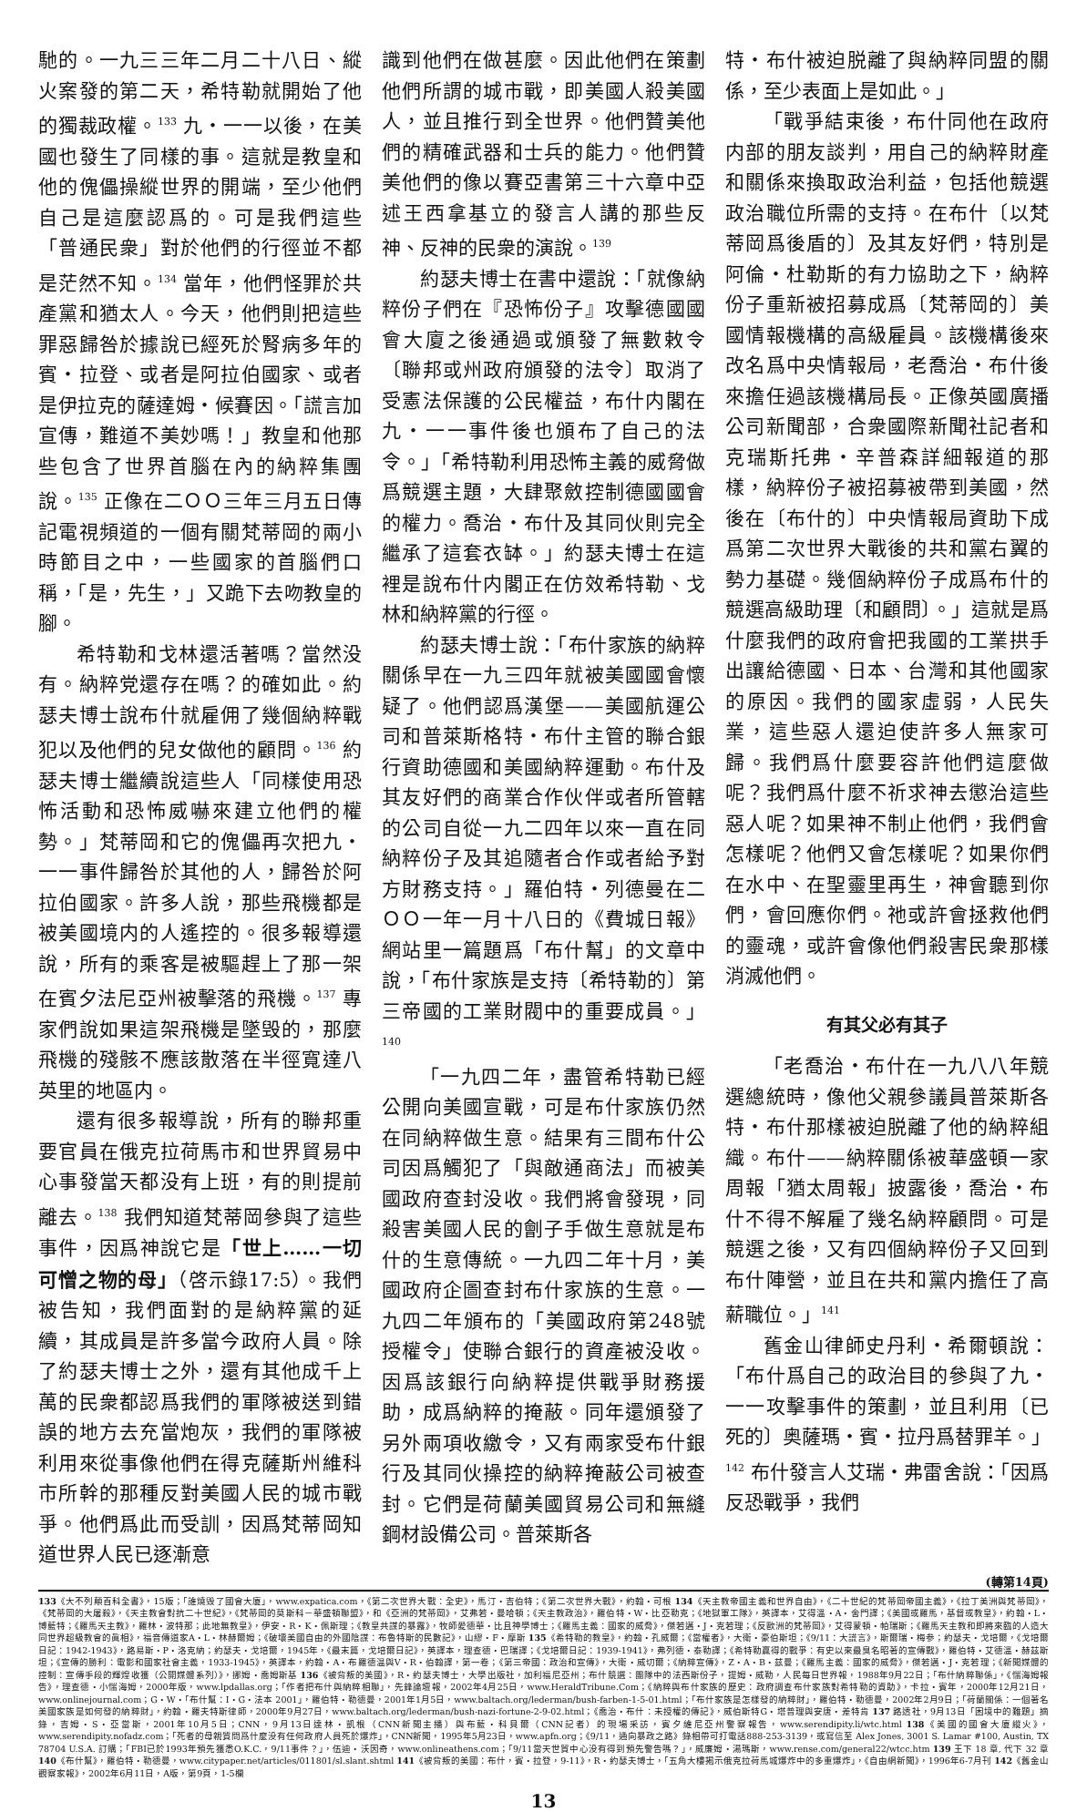馳的。一九三三年二月二十八日、縱火案發的第二天，希特勒就開始了他的獨裁政權。<sup>133</sup> 九・一一以後，在美國也發生了同樣的事。這就是教皇和他的傀儡操縱世界的開端，至少他們自己是這麼認爲的。可是我們這些「普通民衆」對於他們的行徑並不都是茫然不知。<sup>134</sup> 當年，他們怪罪於共產黨和猶太人。今天，他們則把這些罪惡歸咎於據說已經死於腎病多年的賓・拉登、或者是阿拉伯國家、或者是伊拉克的薩達姆・候賽因。「謊言加宣傳，難道不美妙嗎！」教皇和他那些包含了世界首腦在內的納粹集團說。<sup>135</sup> 正像在二ＯＯ三年三月五日傳記電視頻道的一個有關梵蒂岡的兩小時節目之中，一些國家的首腦們口稱，「是，先生，」又跪下去吻教皇的腳。
希特勒和戈林還活著嗎？當然没有。納粹党還存在嗎？的確如此。約瑟夫博士說布什就雇佣了幾個納粹戰犯以及他們的兒女做他的顧問。<sup>136</sup> 約瑟夫博士繼續說這些人「同樣使用恐怖活動和恐怖威嚇來建立他們的權勢。」梵蒂岡和它的傀儡再次把九・一一事件歸咎於其他的人，歸咎於阿拉伯國家。許多人說，那些飛機都是被美國境内的人遙控的。很多報導還說，所有的乘客是被驅趕上了那一架在賓夕法尼亞州被擊落的飛機。<sup>137</sup> 專家們說如果這架飛機是墜毁的，那麼飛機的殘骸不應該散落在半徑寬達八英里的地區内。
還有很多報導說，所有的聯邦重要官員在俄克拉荷馬市和世界貿易中心事發當天都没有上班，有的則提前離去。<sup>138</sup> 我們知道梵蒂岡參與了這些事件，因爲神說它是「世上……一切可憎之物的母」（啓示錄17:5）。我們被告知，我們面對的是納粹黨的延續，其成員是許多當今政府人員。除了約瑟夫博士之外，還有其他成千上萬的民衆都認爲我們的軍隊被送到錯誤的地方去充當炮灰，我們的軍隊被利用來從事像他們在得克薩斯州維科市所幹的那種反對美國人民的城市戰爭。他們爲此而受訓，因爲梵蒂岡知道世界人民已逐漸意
識到他們在做甚麼。因此他們在策劃他們所謂的城市戰，即美國人殺美國人，並且推行到全世界。他們贊美他們的精確武器和士兵的能力。他們贊美他們的像以賽亞書第三十六章中亞述王西拿基立的發言人講的那些反神、反神的民衆的演說。<sup>139</sup>
約瑟夫博士在書中還說：「就像納粹份子們在『恐怖份子』攻擊德國國會大廈之後通過或頒發了無數敕令〔聯邦或州政府頒發的法令〕取消了受憲法保護的公民權益，布什内閣在九・一一事件後也頒布了自己的法令。」「希特勒利用恐怖主義的威脅做爲競選主題，大肆聚斂控制德國國會的權力。喬治・布什及其同伙則完全繼承了這套衣缽。」約瑟夫博士在這裡是說布什内閣正在仿效希特勒、戈林和納粹黨的行徑。
約瑟夫博士說：「布什家族的納粹關係早在一九三四年就被美國國會懷疑了。他們認爲漢堡——美國航運公司和普萊斯格特・布什主管的聯合銀行資助德國和美國納粹運動。布什及其友好們的商業合作伙伴或者所管轄的公司自從一九二四年以來一直在同納粹份子及其追隨者合作或者給予對方財務支持。」羅伯特・列德曼在二ＯＯ一年一月十八日的《費城日報》網站里一篇題爲「布什幫」的文章中說，「布什家族是支持〔希特勒的〕第三帝國的工業財閥中的重要成員。」<sup>140</sup>
「一九四二年，盡管希特勒已經公開向美國宣戰，可是布什家族仍然在同納粹做生意。結果有三間布什公司因爲觸犯了「與敵通商法」而被美國政府查封没收。我們將會發現，同殺害美國人民的劊子手做生意就是布什的生意傳統。一九四二年十月，美國政府企圖查封布什家族的生意。一九四二年頒布的「美國政府第248號授權令」使聯合銀行的資產被没收。因爲該銀行向納粹提供戰爭財務援助，成爲納粹的掩蔽。同年還頒發了另外兩項收繳令，又有兩家受布什銀行及其同伙操控的納粹掩蔽公司被查封。它們是荷蘭美國貿易公司和無縫鋼材設備公司。普萊斯各
特・布什被迫脱離了與納粹同盟的關係，至少表面上是如此。」
「戰爭結束後，布什同他在政府内部的朋友談判，用自己的納粹財產和關係來換取政治利益，包括他競選政治職位所需的支持。在布什〔以梵蒂岡爲後盾的〕及其友好們，特別是阿倫・杜勒斯的有力協助之下，納粹份子重新被招募成爲〔梵蒂岡的〕美國情報機構的高級雇員。該機構後來改名爲中央情報局，老喬治・布什後來擔任過該機構局長。正像英國廣播公司新聞部，合衆國際新聞社記者和克瑞斯托弗・辛普森詳細報道的那樣，納粹份子被招募被帶到美國，然後在〔布什的〕中央情報局資助下成爲第二次世界大戰後的共和黨右翼的勢力基礎。幾個納粹份子成爲布什的競選高級助理〔和顧問〕。」這就是爲什麼我們的政府會把我國的工業拱手出讓給德國、日本、台灣和其他國家的原因。我們的國家虛弱，人民失業，這些惡人還迫使許多人無家可歸。我們爲什麼要容許他們這麼做呢？我們爲什麼不祈求神去懲治這些惡人呢？如果神不制止他們，我們會怎樣呢？他們又會怎樣呢？如果你們在水中、在聖靈里再生，神會聽到你們，會回應你們。祂或許會拯救他們的靈魂，或許會像他們殺害民衆那樣消滅他們。
有其父必有其子
「老喬治・布什在一九八八年競選總統時，像他父親參議員普萊斯各特・布什那樣被迫脱離了他的納粹組織。布什——納粹關係被華盛頓一家周報「猶太周報」披露後，喬治・布什不得不解雇了幾名納粹顧問。可是競選之後，又有四個納粹份子又回到布什陣營，並且在共和黨内擔任了高薪職位。」<sup>141</sup>
舊金山律師史丹利・希爾頓說：「布什爲自己的政治目的參與了九・一一攻擊事件的策劃，並且利用〔已死的〕奥薩瑪・賓・拉丹爲替罪羊。」<sup>142</sup> 布什發言人艾瑞・弗雷舍說：「因爲反恐戰爭，我們
(轉第14頁)
133《大不列顛百科全書》，15版；「誰燒毁了國會大廈」，www.expatica.com，《第二次世界大戰：全史》，馬汀・吉伯特；《第二次世界大戰》，約翰・可根 134《天主教帝國主義和世界自由》，《二十世紀的梵蒂岡帝國主義》，《拉丁美洲與梵蒂岡》，《梵蒂岡的大屠殺》，《天主教會對抗二十世紀》，《梵蒂岡的莫斯科－華盛頓聯盟》，和《亞洲的梵蒂岡》，艾弗若・曼哈頓；《天主教政治》，羅伯特・W・比亞勒克；《地獄軍工隊》，英譯本，艾得溫・A・舍門譯；《美國或羅馬，基督或教皇》，約翰・L・博藍特；《羅馬天主教》，羅林・波特那；此地無教皇》，伊安・R・K・佩斯理；《教皇共謀的暴露》，牧師愛德華・比且神學博士；《羅馬主義：國家的威脅》，傑若邁・J・克若理；《反歐洲的梵蒂岡》，艾得蒙頓・帕瑞斯；《羅馬天主教和即將來臨的人造大同世界超級教會的眞相》，福音傳道家A・L・林赫爾姆；《破壞美國自由的外國陰謀：布魯特斯的民數記》，山繆・F・摩斯 135《希特勒的教皇》，約翰・孔威爾；《當權者》，大衛・豪伯斯坦；《9/11：大謊言》，斯爾瑞・梅参；約瑟夫・戈培爾，《戈培爾日記：1942-1943》，路易斯・P・洛克納；約瑟夫・戈培爾，1945年，《最末篇，戈培爾日記》，英譯本，理查德・巴瑞譯；《戈培爾日記：1939-1941》，弗列德・泰勒譯；《希特勒贏得的戰爭：有史以來最臭名昭著的宣傳戰》，羅伯特・艾德溫・赫茲斯坦；《宣傳的勝利：電影和國家社會主義，1933-1945》，英譯本，約翰・A・布羅德温與V・R・伯翰譯，第一卷；《第三帝國：政治和宣傳》，大衛・威切爾；《納粹宣傳》，Z・A・B・兹曼；《羅馬主義：國家的威脅》，傑若邁・J・克若理；《新聞媒體的控制：宣傳手段的輝煌收獲（公開媒體系列）》，挪姆・喬姆斯基 136《被背叛的美國》，R・約瑟夫博士，大學出版社，加利福尼亞州；布什競選：團隊中的法西斯份子，提姆・威勒，人民每日世界報，1988年9月22日；「布什納粹聯係」，《惴海姆報告》，理查德・小惴海姆，2000年版，www.lpdallas.org；「作者把布什與納粹相聯」，先鋒論壇報，2002年4月25日，www.HeraldTribune.Com；《納粹與布什家族的歷史：政府調查布什家族對希特勒的資助》，卡拉・賓年，2000年12月21日，www.onlinejournal.com；G・W・「布什幫：I・G・法本 2001」，羅伯特・勒德曼，2001年1月5日，www.baltach.org/lederman/bush-farben-1-5-01.html；「布什家族是怎樣發的納粹財」，羅伯特・勒德曼，2002年2月9日；「荷蘭關係：一個著名美國家族是如何發的納粹財」，約翰・羅夫特斯律師，2000年9月27日，www.baltach.org/lederman/bush-nazi-fortune-2-9-02.html；《喬治・布什：未授權的傳記》，威伯斯特G・塔普理與安唐・差特肯 137 路透社，9月13日「困境中的難題」摘錄，吉姆・S・亞當斯，2001年10月5日；CNN，9月13日達林・凱根（CNN新聞主播）與布藍・科貝爾（CNN記者）的現場采訪，賓夕維尼亞州警察報告，www.serendipity.li/wtc.html 138《美國的國會大廈縱火》，www.serendipity.nofadz.com；「死者的母親質問爲什麼没有任何政府人員死於爆炸」，CNN新聞，1995年5月23日，www.apfn.org；《9/11，通向暴政之路》錄相帶可打電話888-253-3139，或寫信至 Alex Jones, 3001 S. Lamar #100, Austin, TX 78704 U.S.A. 訂購；「FBI已於1993年預先獲悉O.K.C.，9/11事件？」，伍迪・沃因奇，www.onlineathens.com；「9/11當天世貿中心没有得到預先警告嗎？」，威廉姆・湯瑪斯，www.rense.com/general22/wtcc.htm 139 王下 18 章, 代下 32 章 140《布什幫》，羅伯特・勒德曼，www.citypaper.net/articles/011801/sl.slant.shtml 141《被背叛的美國：布什，賓・拉登，9-11》，R・約瑟夫博士，「五角大樓揭示俄克拉荷馬城爆炸中的多重爆炸」，《自由網新聞》，1996年6-7月刊 142《舊金山觀察家報》，2002年6月11日，A版，第9頁，1-5欄
13